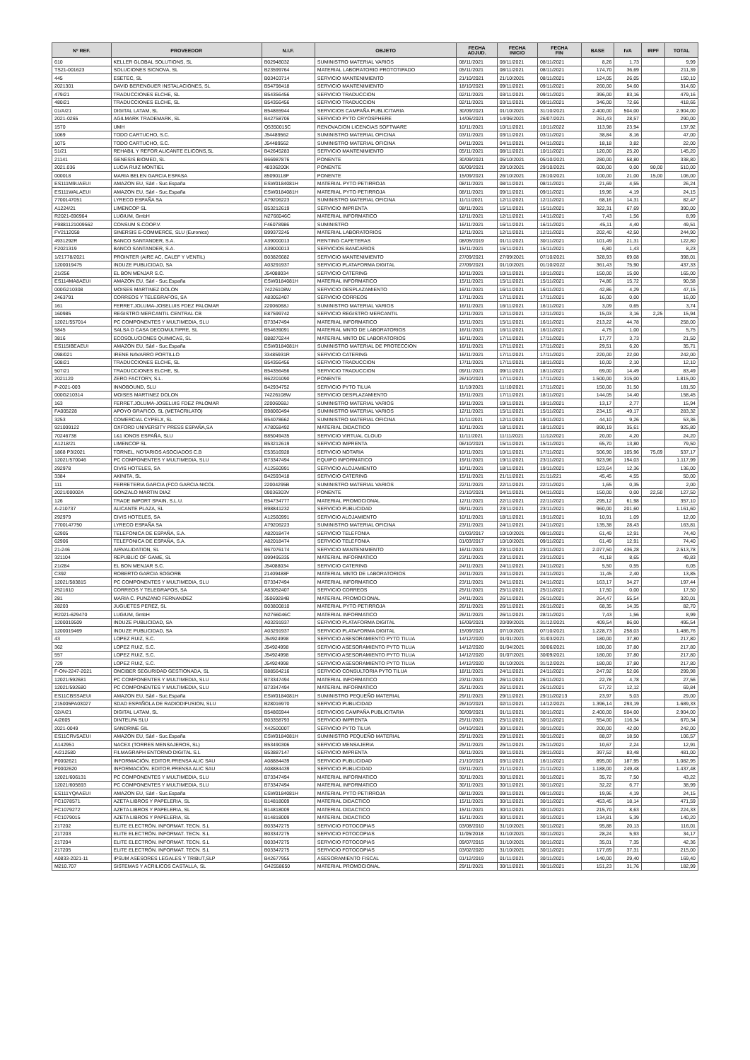| Nº REF. | PROVEEDOR | N.I.F. | OBJETO | FECHA ADJUD. | FECHA INICIO | FECHA FIN | BASE | IVA | IRPF | TOTAL |
| --- | --- | --- | --- | --- | --- | --- | --- | --- | --- | --- |
| 610 | KELLER GLOBAL SOLUTIONS, SL | B02948032 | SUMINISTRO MATERIAL VARIOS | 08/11/2021 | 08/11/2021 | 08/11/2021 | 8,26 | 1,73 | | 9,99 |
| TS21-001623 | SOLUCIONES SICNOVA, SL | B23599764 | MATERIAL LABORATORIO PROTOTIPADO | 05/11/2021 | 08/11/2021 | 08/11/2021 | 174,70 | 36,69 | | 211,39 |
| 445 | ESETEC, SL | B03403714 | SERVICIO MANTENIMIENTO | 21/10/2021 | 21/10/2021 | 08/11/2021 | 124,05 | 26,05 | | 150,10 |
| 2021301 | DAVID BERENGUER INSTALACIONES, SL | B54798418 | SERVICIO MANTENIMIENTO | 18/10/2021 | 09/11/2021 | 09/11/2021 | 260,00 | 54,60 | | 314,60 |
| 479/21 | TRADUCCIONES ELCHE, SL | B54356456 | SERVICIO TRADUCCION | 02/11/2021 | 03/11/2021 | 09/11/2021 | 396,00 | 83,16 | | 479,16 |
| 480/21 | TRADUCCIONES ELCHE, SL | B54356456 | SERVICIO TRADUCCION | 02/11/2021 | 03/11/2021 | 09/11/2021 | 346,00 | 72,66 | | 418,66 |
| 01/A/21 | DIGITAL LATAM, SL | B54865944 | SERVICIOS CAMPAÑA PUBLICITARIA | 30/09/2021 | 01/10/2021 | 31/10/2021 | 2.400,00 | 504,00 | | 2.904,00 |
| 2021-0265 | AGILMARK TRADEMARK, SL | B42758706 | SERVICIO PYTO CRYOSPHERE | 14/06/2021 | 14/06/2021 | 26/07/2021 | 261,43 | 28,57 | | 290,00 |
| 1570 | UMH | Q5350015C | RENOVACION LICENCIAS SOFTWARE | 10/11/2021 | 10/11/2021 | 10/11/2022 | 113,98 | 23,94 | | 137,92 |
| 1069 | TODO CARTUCHO, S.C. | J54489562 | SUMINISTRO MATERIAL OFICINA | 03/11/2021 | 03/11/2021 | 03/11/2021 | 38,84 | 8,16 | | 47,00 |
| 1075 | TODO CARTUCHO, S.C. | J54489562 | SUMINISTRO MATERIAL OFICINA | 04/11/2021 | 04/11/2021 | 04/11/2021 | 18,18 | 3,82 | | 22,00 |
| 51/21 | REHABIL Y REFOR ALICANTE ELICONS,SL | B42645283 | SERVICIO MANTENIMIENTO | 05/11/2021 | 08/11/2021 | 10/11/2021 | 120,00 | 25,20 | | 145,20 |
| 21141 | GENESIS BIOMED, SL | B66987876 | PONENTE | 30/09/2021 | 05/10/2021 | 05/10/2021 | 280,00 | 58,80 | | 338,80 |
| 2021.036 | LUCIA RUIZ MONTIEL | 48336200K | PONENTE | 06/09/2021 | 29/10/2021 | 29/10/2021 | 600,00 | 0,00 | 90,00 | 510,00 |
| 000018 | MARIA BELEN GARCIA ESPASA | 85090118P | PONENTE | 15/09/2021 | 26/10/2021 | 26/10/2021 | 100,00 | 21,00 | 15,00 | 106,00 |
| ES111M9UAEUI | AMAZON EU, Sàrl - Suc.España | ESW0184081H | MATERIAL PYTO PETIRROJA | 08/11/2021 | 08/11/2021 | 08/11/2021 | 21,69 | 4,55 | | 26,24 |
| ES111WALAEUI | AMAZON EU, Sàrl - Suc.España | ESW0184081H | MATERIAL PYTO PETIRROJA | 08/11/2021 | 09/11/2021 | 09/11/2021 | 19,96 | 4,19 | | 24,15 |
| 7700147051 | LYRECO ESPAÑA SA | A79206223 | SUMINISTRO MATERIAL OFICINA | 11/11/2021 | 12/11/2021 | 12/11/2021 | 68,16 | 14,31 | | 82,47 |
| A1224/21 | LIMENCOP SL | B53212619 | SERVICIO IMPRENTA | 08/11/2021 | 15/11/2021 | 15/11/2021 | 322,31 | 67,69 | | 390,00 |
| R2021-696964 | LUGIUM, GmbH | N2766046C | MATERIAL INFORMATICO | 12/11/2021 | 12/11/2021 | 14/11/2021 | 7,43 | 1,56 | | 8,99 |
| F9881121009562 | CONSUM S.COOP.V. | F46078986 | SUMINISTRO | 16/11/2021 | 16/11/2021 | 16/11/2021 | 45,11 | 4,40 | | 49,51 |
| FV2112058 | SINERSIS E-COMMERCE, SLU (Euronics) | B99372245 | MATERIAL LABORATORIOS | 12/11/2021 | 12/11/2021 | 12/11/2021 | 202,40 | 42,50 | | 244,90 |
| 4931292R | BANCO SANTANDER, S.A. | A39000013 | RENTING CAFETERAS | 08/05/2019 | 01/11/2021 | 30/11/2021 | 101,49 | 21,31 | | 122,80 |
| F2021319 | BANCO SANTANDER, S.A. | A39000013 | SERVICIOS BANCARIOS | 15/11/2021 | 15/11/2021 | 15/11/2021 | 6,80 | 1,43 | | 8,23 |
| 1/21778/2021 | PROINTER (AIRE AC, CALEF Y VENTIL) | B03826682 | SERVICIO MANTENIMIENTO | 27/09/2021 | 27/09/2021 | 07/10/2021 | 328,93 | 69,08 | | 398,01 |
| 1200019475 | INDUZE PUBLICIDAD, SA | A03291937 | SERVICIO PLATAFORMA DIGITAL | 27/09/2021 | 01/10/2021 | 01/10/2022 | 361,43 | 75,90 | | 437,33 |
| 21/256 | EL BON MENJAR S.C. | J54088034 | SERVICIO CATERING | 10/11/2021 | 10/11/2021 | 10/11/2021 | 150,00 | 15,00 | | 165,00 |
| ES114MA8AEUI | AMAZON EU, Sàrl - Suc.España | ESW0184081H | MATERIAL INFORMATICO | 15/11/2021 | 15/11/2021 | 15/11/2021 | 74,86 | 15,72 | | 90,58 |
| 000G210308 | MOISES MARTINEZ DOLON | 74226108W | SERVICIO DESPLAZAMIENTO | 16/11/2021 | 16/11/2021 | 16/11/2021 | 42,86 | 4,29 | | 47,15 |
| 2463791 | CORREOS Y TELEGRAFOS, SA | A83052407 | SERVICIO CORREOS | 17/11/2021 | 17/11/2021 | 17/11/2021 | 16,00 | 0,00 | | 16,00 |
| 161 | FERRET.JOLUMA-JOSELUIS FDEZ PALOMAR | 22006068J | SUMINISTRO MATERIAL VARIOS | 16/11/2021 | 16/11/2021 | 16/11/2021 | 3,09 | 0,65 | | 3,74 |
| 160985 | REGISTRO MERCANTIL CENTRAL CB | E87599742 | SERVICIO REGISTRO MERCANTIL | 12/11/2021 | 12/11/2021 | 12/11/2021 | 15,03 | 3,16 | 2,25 | 15,94 |
| 12021/557014 | PC COMPONENTES Y MULTIMEDIA, SLU | B73347494 | MATERIAL INFORMATICO | 15/11/2021 | 15/11/2021 | 16/11/2021 | 213,22 | 44,78 | | 258,00 |
| 5845 | SALSA D CASA DECOMULTIPRE, SL | B54639091 | MATERIAL MNTO DE LABORATORIOS | 16/11/2021 | 16/11/2021 | 16/11/2021 | 4,75 | 1,00 | | 5,75 |
| 3816 | ECOSOLUCIONES QUIMICAS, SL | B88270244 | MATERIAL MNTO DE LABORATORIOS | 16/11/2021 | 17/11/2021 | 17/11/2021 | 17,77 | 3,73 | | 21,50 |
| ES115IBEAEUI | AMAZON EU, Sàrl - Suc.España | ESW0184081H | SUMINISTRO MATERIAL DE PROTECCION | 16/11/2021 | 17/11/2021 | 17/11/2021 | 29,51 | 6,20 | | 35,71 |
| 098/021 | IRENE NAVARRO PORTILLO | 33485931R | SERVICIO CATERING | 16/11/2021 | 17/11/2021 | 17/11/2021 | 220,00 | 22,00 | | 242,00 |
| 508/21 | TRADUCCIONES ELCHE, SL | B54356456 | SERVICIO TRADUCCION | 17/11/2021 | 17/11/2021 | 18/11/2021 | 10,00 | 2,10 | | 12,10 |
| 507/21 | TRADUCCIONES ELCHE, SL | B54356456 | SERVICIO TRADUCCION | 09/11/2021 | 09/11/2021 | 18/11/2021 | 69,00 | 14,49 | | 83,49 |
| 2021120 | ZERO FACTORY, S.L. | B62201090 | PONENTE | 26/10/2021 | 17/11/2021 | 17/11/2021 | 1.500,00 | 315,00 | | 1.815,00 |
| P-2021-003 | INNOBOUND, SLU | B42934752 | SERVICIO PYTO TILUA | 11/10/2021 | 11/10/2021 | 17/11/2021 | 150,00 | 31,50 | | 181,50 |
| 000G210314 | MOISES MARTINEZ DOLON | 74226108W | SERVICIO DESPLAZAMIENTO | 15/11/2021 | 17/11/2021 | 18/11/2021 | 144,05 | 14,40 | | 158,45 |
| 163 | FERRET.JOLUMA-JOSELUIS FDEZ PALOMAR | 22006068J | SUMINISTRO MATERIAL VARIOS | 19/11/2021 | 19/11/2021 | 19/11/2021 | 13,17 | 2,77 | | 15,94 |
| FA005228 | APOYO GRAFICO, SL (METACRILATO) | B98060494 | SUMINISTRO MATERIAL VARIOS | 12/11/2021 | 15/11/2021 | 15/11/2021 | 234,15 | 49,17 | | 283,32 |
| 3253 | COMERCIAL CYPELX, SL | B54078662 | SUMINISTRO MATERIAL OFICINA | 11/11/2021 | 12/11/2021 | 19/11/2021 | 44,10 | 9,26 | | 53,36 |
| 921009122 | OXFORD UNIVERSITY PRESS ESPAÑA,SA | A78058492 | MATERIAL DIDACTICO | 10/11/2021 | 18/11/2021 | 18/11/2021 | 890,19 | 35,61 | | 925,80 |
| 70246738 | 1&1 IONOS ESPAÑA, SLU | B85049435 | SERVICIO VIRTUAL CLOUD | 11/11/2021 | 11/11/2021 | 11/12/2021 | 20,00 | 4,20 | | 24,20 |
| A1218/21 | LIMENCOP SL | B53212619 | SERVICIO IMPRENTA | 06/10/2021 | 15/11/2021 | 15/11/2021 | 65,70 | 13,80 | | 79,50 |
| 1868 P3/2021 | TORNEL, NOTARIOS ASOCIADOS C.B | E53516928 | SERVICIO NOTARIA | 10/11/2021 | 10/11/2021 | 17/11/2021 | 506,90 | 105,96 | 75,69 | 537,17 |
| 12021/570046 | PC COMPONENTES Y MULTIMEDIA, SLU | B73347494 | EQUIPO INFORMATICO | 19/11/2021 | 19/11/2021 | 23/11/2021 | 923,96 | 194,03 | | 1.117,99 |
| 292978 | CIVIS HOTELES, SA | A12560991 | SERVICIO ALOJAMIENTO | 10/11/2021 | 18/11/2021 | 19/11/2021 | 123,64 | 12,36 | | 136,00 |
| 3384 | AKINITA, SL | B42593418 | SERVICIO CATERING | 15/11/2021 | 21/11/2021 | 21/11/221 | 45,45 | 4,55 | | 50,00 |
| 111 | FERRETERIA GARCIA (FCO GARCIA NICOL | 22004295B | SUMINISTRO MATERIAL VARIOS | 22/11/2021 | 22/11/2021 | 22/11/2021 | 1,65 | 0,35 | | 2,00 |
| 2021/00002A | GONZALO MARTIN DIAZ | 09036303V | PONENTE | 21/10/2021 | 04/11/2021 | 04/11/2021 | 150,00 | 0,00 | 22,50 | 127,50 |
| 126 | TRADE IMPORT SPAIN, S.L.U. | B54734777 | MATERIAL PROMOCIONAL | 12/11/2021 | 22/11/2021 | 22/11/2021 | 295,12 | 61,98 | | 357,10 |
| A-210737 | ALICANTE PLAZA, SL | B98841232 | SERVICIO PUBLICIDAD | 09/11/2021 | 23/11/2021 | 23/11/2021 | 960,00 | 201,60 | | 1.161,60 |
| 292979 | CIVIS HOTELES, SA | A12560991 | SERVICIO ALOJAMIENTO | 10/11/2021 | 18/11/2021 | 19/11/2021 | 10,91 | 1,09 | | 12,00 |
| 7700147750 | LYRECO ESPAÑA SA | A79206223 | SUMINISTRO MATERIAL OFICINA | 23/11/2021 | 24/11/2021 | 24/11/2021 | 135,38 | 28,43 | | 163,81 |
| 62905 | TELEFONICA DE ESPAÑA, S.A. | A82018474 | SERVICIO TELEFONIA | 01/03/2017 | 10/10/2021 | 09/11/2021 | 61,49 | 12,91 | | 74,40 |
| 62906 | TELEFONICA DE ESPAÑA, S.A. | A82018474 | SERVICIO TELEFONIA | 01/03/2017 | 10/10/2021 | 09/11/2021 | 61,49 | 12,91 | | 74,40 |
| 21-246 | AIRVALIDATION, SL | B67076174 | SERVICIO MANTENIMIENTO | 16/11/2021 | 23/11/2021 | 23/11/2021 | 2.077,50 | 436,28 | | 2.513,78 |
| 321104 | REPUBLIC OF GAME, SL | B99495335 | MATERIAL INFORMATICO | 23/11/2021 | 23/11/2021 | 23/11/2021 | 41,18 | 8,65 | | 49,83 |
| 21/284 | EL BON MENJAR S.C. | J54088034 | SERVICIO CATERING | 24/11/2021 | 24/11/2021 | 24/11/2021 | 5,50 | 0,55 | | 6,05 |
| C392 | ROBERTO GARCIA SOGORB | 21409488F | MATERIAL MNTO DE LABORATORIOS | 24/11/2021 | 24/11/2021 | 24/11/2021 | 11,45 | 2,40 | | 13,85 |
| 12021/583815 | PC COMPONENTES Y MULTIMEDIA, SLU | B73347494 | MATERIAL INFORMATICO | 23/11/2021 | 24/11/2021 | 24/11/2021 | 163,17 | 34,27 | | 197,44 |
| 2521610 | CORREOS Y TELEGRAFOS, SA | A83052407 | SERVICIO CORREOS | 25/11/2021 | 25/11/2021 | 25/11/2021 | 17,50 | 0,00 | | 17,50 |
| 281 | MARIA C. PUNZANO FERNANDEZ | 35069284B | MATERIAL PROMOCIONAL | 24/11/2021 | 26/11/2021 | 26/11/2021 | 264,47 | 55,54 | | 320,01 |
| 28203 | JUGUETES PEREZ, SL | B03800810 | MATERIAL PYTO PETIRROJA | 26/11/2021 | 26/11/2021 | 26/11/2021 | 68,35 | 14,35 | | 82,70 |
| R2021-629470 | LUGIUM, GmbH | N2766046C | MATERIAL INFORMATICO | 26/11/2021 | 26/11/2021 | 28/11/2021 | 7,43 | 1,56 | | 8,99 |
| 1200019509 | INDUZE PUBLICIDAD, SA | A03291937 | SERVICIO PLATAFORMA DIGITAL | 16/09/2021 | 20/09/2021 | 31/12/2021 | 409,54 | 86,00 | | 495,54 |
| 1200019469 | INDUZE PUBLICIDAD, SA | A03291937 | SERVICIO PLATAFORMA DIGITAL | 15/09/2021 | 07/10/2021 | 07/10/2021 | 1.228,73 | 258,03 | | 1.486,76 |
| 43 | LOPEZ RUIZ, S.C. | J54924998 | SERVICIO ASESORAMIENTO PYTO TILUA | 14/12/2020 | 01/01/2021 | 31/03/2021 | 180,00 | 37,80 | | 217,80 |
| 362 | LOPEZ RUIZ, S.C. | J54924998 | SERVICIO ASESORAMIENTO PYTO TILUA | 14/12/2020 | 01/04/2021 | 30/06/2021 | 180,00 | 37,80 | | 217,80 |
| 557 | LOPEZ RUIZ, S.C. | J54924998 | SERVICIO ASESORAMIENTO PYTO TILUA | 14/12/2020 | 01/07/2021 | 30/09/2021 | 180,00 | 37,80 | | 217,80 |
| 729 | LOPEZ RUIZ, S.C. | J54924998 | SERVICIO ASESORAMIENTO PYTO TILUA | 14/12/2020 | 01/10/2021 | 31/12/2021 | 180,00 | 37,80 | | 217,80 |
| F-ON-2247-2021 | ONCIBER SEGURIDAD GESTIONADA, SL | B88564216 | SERVICIO CONSULTORIA PYTO TILUA | 18/11/2021 | 24/11/2021 | 24/11/2021 | 247,92 | 52,06 | | 299,98 |
| 12021/592681 | PC COMPONENTES Y MULTIMEDIA, SLU | B73347494 | MATERIAL INFORMATICO | 23/11/2021 | 26/11/2021 | 26/11/2021 | 22,78 | 4,78 | | 27,56 |
| 12021/592680 | PC COMPONENTES Y MULTIMEDIA, SLU | B73347494 | MATERIAL INFORMATICO | 25/11/2021 | 26/11/2021 | 26/11/2021 | 57,72 | 12,12 | | 69,84 |
| ES11CBSSAEUI | AMAZON EU, Sàrl - Suc.España | ESW0184081H | SUMINISTRO PEQUEÑO MATERIAL | 29/11/2021 | 29/11/2021 | 29/11/20213 | 23,97 | 5,03 | | 29,00 |
| 215005PA03027 | SDAD ESPAÑOLA DE RADIODIFUSION, SLU | B28016970 | SERVICIO PUBLICIDAD | 26/10/2021 | 02/11/2021 | 14/12/2021 | 1.396,14 | 293,19 | | 1.689,33 |
| 02/A/21 | DIGITAL LATAM, SL | B54865944 | SERVICIOS CAMPAÑA PUBLICITARIA | 30/09/2021 | 01/11/2021 | 30/11/2021 | 2.400,00 | 504,00 | | 2.904,00 |
| A/2605 | DINTELPA SLU | B03358793 | SERVICIO IMPRENTA | 25/11/2021 | 25/11/2021 | 30/11/2021 | 554,00 | 116,34 | | 670,34 |
| 2021-0049 | SANDRINE GIL | X4250000T | SERVICIO PYTO TILUA | 04/10/2021 | 30/11/2021 | 30/11/2021 | 200,00 | 42,00 | | 242,00 |
| ES11CRV5AEUI | AMAZON EU, Sàrl - Suc.España | ESW0184081H | SUMINISTRO PEQUEÑO MATERIAL | 29/11/2021 | 29/11/2021 | 30/11/2021 | 88,07 | 18,50 | | 106,57 |
| A142951 | NACEX (TORRES MENSAJEROS, SL) | B53490306 | SERVICIO MENSAJERIA | 25/11/2021 | 25/11/2021 | 25/11/2021 | 10,67 | 2,24 | | 12,91 |
| A/212580 | FILMAGRAPH ENTORNO DIGITAL S.L | B53887147 | SERVICIO IMPRENTA | 09/11/2021 | 09/11/2021 | 29/11/2021 | 397,52 | 83,48 | | 481,00 |
| P0002621 | INFORMACIÓN. EDITOR.PRENSA ALIC SAU | A08884439 | SERVICIO PUBLICIDAD | 21/10/2021 | 03/11/2021 | 16/11/2021 | 895,00 | 187,95 | | 1.082,95 |
| P0002620 | INFORMACIÓN. EDITOR.PRENSA ALIC SAU | A08884439 | SERVICIO PUBLICIDAD | 03/11/2021 | 21/11/2021 | 21/11/2021 | 1.188,00 | 249,48 | | 1.437,48 |
| 12021/606131 | PC COMPONENTES Y MULTIMEDIA, SLU | B73347494 | MATERIAL INFORMATICO | 30/11/2021 | 30/11/2021 | 30/11/2021 | 35,72 | 7,50 | | 43,22 |
| 12021/605693 | PC COMPONENTES Y MULTIMEDIA, SLU | B73347494 | MATERIAL INFORMATICO | 30/11/2021 | 30/11/2021 | 30/11/2021 | 32,22 | 6,77 | | 38,99 |
| ES111YQAAEUI | AMAZON EU, Sàrl - Suc.España | ESW0184081H | MATERIAL PYTO PETIRROJA | 08/11/2021 | 09/11/2021 | 09/11/2021 | 19,96 | 4,19 | | 24,15 |
| FC1078571 | AZETA LIBROS Y PAPELERIA, SL | B14818009 | MATERIAL DIDACTICO | 15/11/2021 | 30/11/2021 | 30/11/2021 | 453,45 | 18,14 | | 471,59 |
| FC1079272 | AZETA LIBROS Y PAPELERIA, SL | B14818009 | MATERIAL DIDACTICO | 15/11/2021 | 30/11/2021 | 30/11/2021 | 215,70 | 8,63 | | 224,33 |
| FC1079015 | AZETA LIBROS Y PAPELERIA, SL | B14818009 | MATERIAL DIDACTICO | 15/11/2021 | 30/11/2021 | 30/11/2021 | 134,81 | 5,39 | | 140,20 |
| 217202 | ELITE ELECTRÓN. INFORMAT. TECN. S.L | B03347275 | SERVICIO FOTOCOPIAS | 03/08/2010 | 31/10/2021 | 30/11/2021 | 95,88 | 20,13 | | 116,01 |
| 217203 | ELITE ELECTRÓN. INFORMAT. TECN. S.L | B03347275 | SERVICIO FOTOCOPIAS | 11/05/2018 | 31/10/2021 | 30/11/2021 | 28,24 | 5,93 | | 34,17 |
| 217204 | ELITE ELECTRÓN. INFORMAT. TECN. S.L | B03347275 | SERVICIO FOTOCOPIAS | 09/07/2015 | 31/10/2021 | 30/11/2021 | 35,01 | 7,35 | | 42,36 |
| 217205 | ELITE ELECTRÓN. INFORMAT. TECN. S.L | B03347275 | SERVICIO FOTOCOPIAS | 03/02/2020 | 31/10/2021 | 30/11/2021 | 177,69 | 37,31 | | 215,00 |
| A0833-2021-11 | IPSUM ASESORES LEGALES Y TRIBUT,SLP | B42677955 | ASESORAMIENTO FISCAL | 01/12/2019 | 01/11/2021 | 30/11/2021 | 140,00 | 29,40 | | 169,40 |
| M210.707 | SISTEMAS Y ACRILICOS CASTALLA, SL | G42558650 | MATERIAL PROMOCIONAL | 29/11/2021 | 30/11/2021 | 30/11/2021 | 151,23 | 31,76 | | 182,99 |